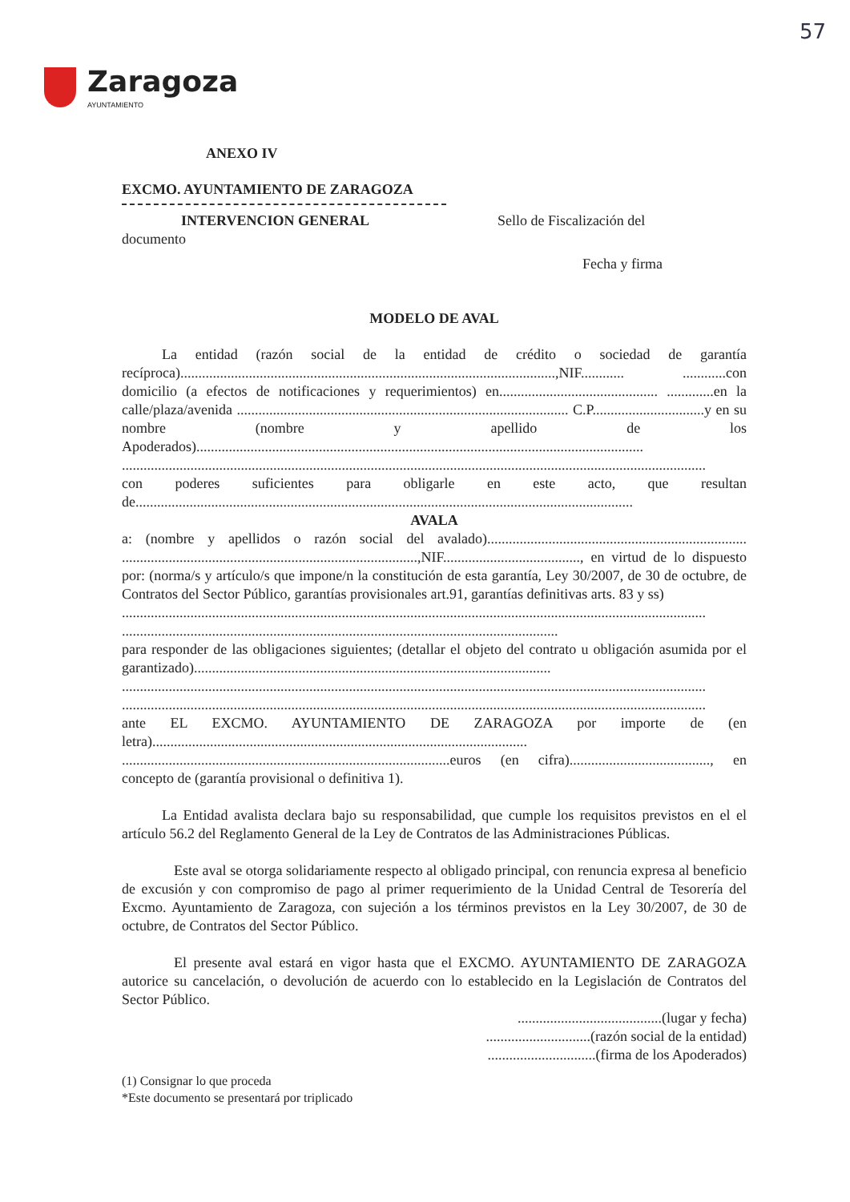57
Zaragoza
AYUNTAMIENTO
ANEXO IV
EXCMO. AYUNTAMIENTO DE ZARAGOZA
INTERVENCION GENERAL Sello de Fiscalización del
documento
Fecha y firma
MODELO DE AVAL
La entidad (razón social de la entidad de crédito o sociedad de garantía recíproca)........................................................................................................,NIF............ ............con domicilio (a efectos de notificaciones y requerimientos) en............................................ .............en la calle/plaza/avenida ............................................................................................ C.P...............................y en su nombre (nombre y apellido de los Apoderados)............................................................................................................................
..................................................................................................................................................................
con poderes suficientes para obligarle en este acto, que resultan de..........................................................................................................................................
AVALA
a: (nombre y apellidos o razón social del avalado)........................................................................ ..................................................................................,NIF......................................, en virtud de lo dispuesto por: (norma/s y artículo/s que impone/n la constitución de esta garantía, Ley 30/2007, de 30 de octubre, de Contratos del Sector Público, garantías provisionales art.91, garantías definitivas arts. 83 y ss)
..................................................................................................................................................................
.........................................................................................................................
para responder de las obligaciones siguientes; (detallar el objeto del contrato u obligación asumida por el garantizado)...................................................................................................
..................................................................................................................................................................
..................................................................................................................................................................
ante EL EXCMO. AYUNTAMIENTO DE ZARAGOZA por importe de (en letra)........................................................................................................ ...........................................................................................euros (en cifra)......................................., en concepto de (garantía provisional o definitiva 1).
La Entidad avalista declara bajo su responsabilidad, que cumple los requisitos previstos en el el artículo 56.2 del Reglamento General de la Ley de Contratos de las Administraciones Públicas.
Este aval se otorga solidariamente respecto al obligado principal, con renuncia expresa al beneficio de excusión y con compromiso de pago al primer requerimiento de la Unidad Central de Tesorería del Excmo. Ayuntamiento de Zaragoza, con sujeción a los términos previstos en la Ley 30/2007, de 30 de octubre, de Contratos del Sector Público.
El presente aval estará en vigor hasta que el EXCMO. AYUNTAMIENTO DE ZARAGOZA autorice su cancelación, o devolución de acuerdo con lo establecido en la Legislación de Contratos del Sector Público.
........................................(lugar y fecha)
.............................(razón social de la entidad)
..............................(firma de los Apoderados)
(1) Consignar lo que proceda
*Este documento se presentará por triplicado